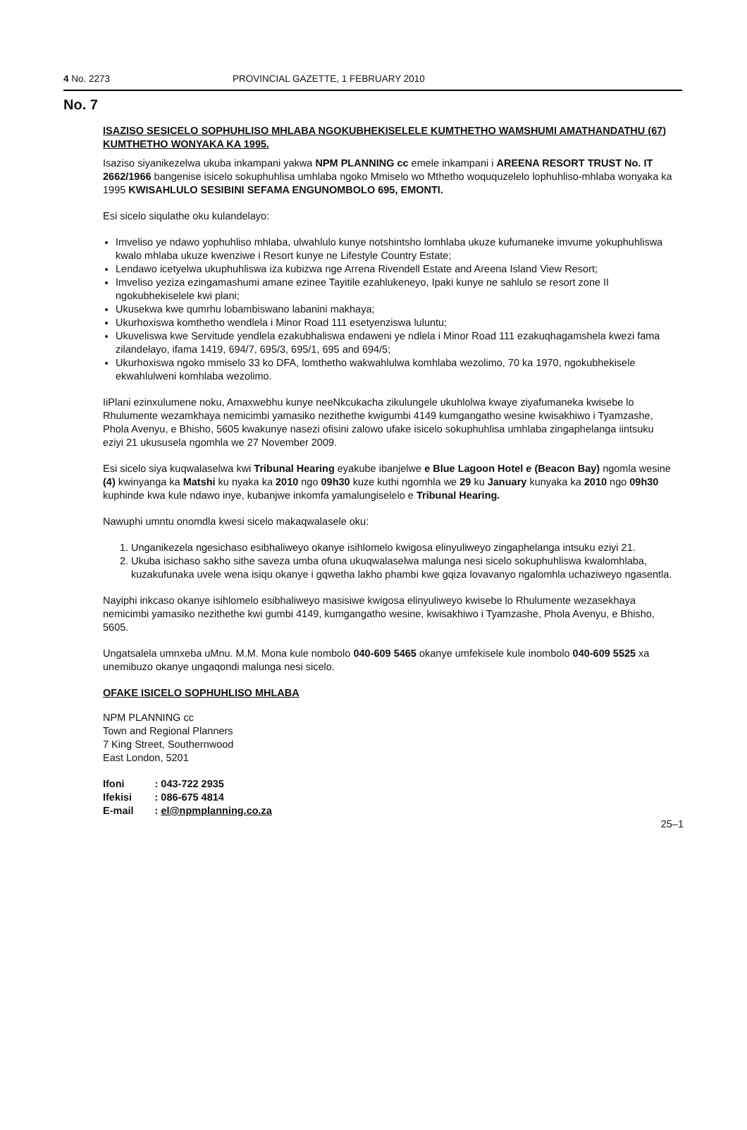4 No. 2273 PROVINCIAL GAZETTE, 1 FEBRUARY 2010
No. 7
ISAZISO SESICELO SOPHUHLISO MHLABA NGOKUBHEKISELELE KUMTHETHO WAMSHUMI AMATHANDATHU (67) KUMTHETHO WONYAKA KA 1995.
Isaziso siyanikezelwa ukuba inkampani yakwa NPM PLANNING cc emele inkampani i AREENA RESORT TRUST No. IT 2662/1966 bangenise isicelo sokuphuhlisa umhlaba ngoko Mmiselo wo Mthetho woququzelelo lophuhliso-mhlaba wonyaka ka 1995 KWISAHLULO SESIBINI SEFAMA ENGUNOMBOLO 695, EMONTI.
Esi sicelo siqulathe oku kulandelayo:
Imveliso ye ndawo yophuhliso mhlaba, ulwahlulo kunye notshintsho lomhlaba ukuze kufumaneke imvume yokuphuhliswa kwalo mhlaba ukuze kwenziwe i Resort kunye ne Lifestyle Country Estate;
Lendawo icetyelwa ukuphuhliswa iza kubizwa nge Arrena Rivendell Estate and Areena Island View Resort;
Imveliso yeziza ezingamashumi amane ezinee Tayitile ezahlukeneyo, Ipaki kunye ne sahlulo se resort zone II ngokubhekiselele kwi plani;
Ukusekwa kwe qumrhu lobambiswano labanini makhaya;
Ukurhoxiswa komthetho wendlela i Minor Road 111 esetyenziswa luluntu;
Ukuveliswa kwe Servitude yendlela ezakubhaliswa endaweni ye ndlela i Minor Road 111 ezakuqhagamshela kwezi fama zilandelayo, ifama 1419, 694/7, 695/3, 695/1, 695 and 694/5;
Ukurhoxiswa ngoko mmiselo 33 ko DFA, lomthetho wakwahlulwa komhlaba wezolimo, 70 ka 1970, ngokubhekisele ekwahlulweni komhlaba wezolimo.
IiPlani ezinxulumene noku, Amaxwebhu kunye neeNkcukacha zikulungele ukuhlolwa kwaye ziyafumaneka kwisebe lo Rhulumente wezamkhaya nemicimbi yamasiko nezithethe kwigumbi 4149 kumgangatho wesine kwisakhiwo i Tyamzashe, Phola Avenyu, e Bhisho, 5605 kwakunye nasezi ofisini zalowo ufake isicelo sokuphuhlisa umhlaba zingaphelanga iintsuku eziyi 21 ukususela ngomhla we 27 November 2009.
Esi sicelo siya kuqwalaselwa kwi Tribunal Hearing eyakube ibanjelwe e Blue Lagoon Hotel e (Beacon Bay) ngomla wesine (4) kwinyanga ka Matshi ku nyaka ka 2010 ngo 09h30 kuze kuthi ngomhla we 29 ku January kunyaka ka 2010 ngo 09h30 kuphinde kwa kule ndawo inye, kubanjwe inkomfa yamalungiselelo e Tribunal Hearing.
Nawuphi umntu onomdla kwesi sicelo makaqwalasele oku:
1. Unganikezela ngesichaso esibhaliweyo okanye isihlomelo kwigosa elinyuliweyo zingaphelanga intsuku eziyi 21.
2. Ukuba isichaso sakho sithe saveza umba ofuna ukuqwalaselwa malunga nesi sicelo sokuphuhliswa kwalomhlaba, kuzakufunaka uvele wena isiqu okanye i gqwetha lakho phambi kwe gqiza lovavanyo ngalomhla uchaziweyo ngasentla.
Nayiphi inkcaso okanye isihlomelo esibhaliweyo masisiwe kwigosa elinyuliweyo kwisebe lo Rhulumente wezasekhaya nemicimbi yamasiko nezithethe kwi gumbi 4149, kumgangatho wesine, kwisakhiwo i Tyamzashe, Phola Avenyu, e Bhisho, 5605.
Ungatsalela umnxeba uMnu. M.M. Mona kule nombolo 040-609 5465 okanye umfekisele kule inombolo 040-609 5525 xa unemibuzo okanye ungaqondi malunga nesi sicelo.
OFAKE ISICELO SOPHUHLISO MHLABA
NPM PLANNING cc
Town and Regional Planners
7 King Street, Southernwood
East London, 5201
| Ifoni | : 043-722 2935 |
| Ifekisi | : 086-675 4814 |
| E-mail | : el@npmplanning.co.za |
25–1